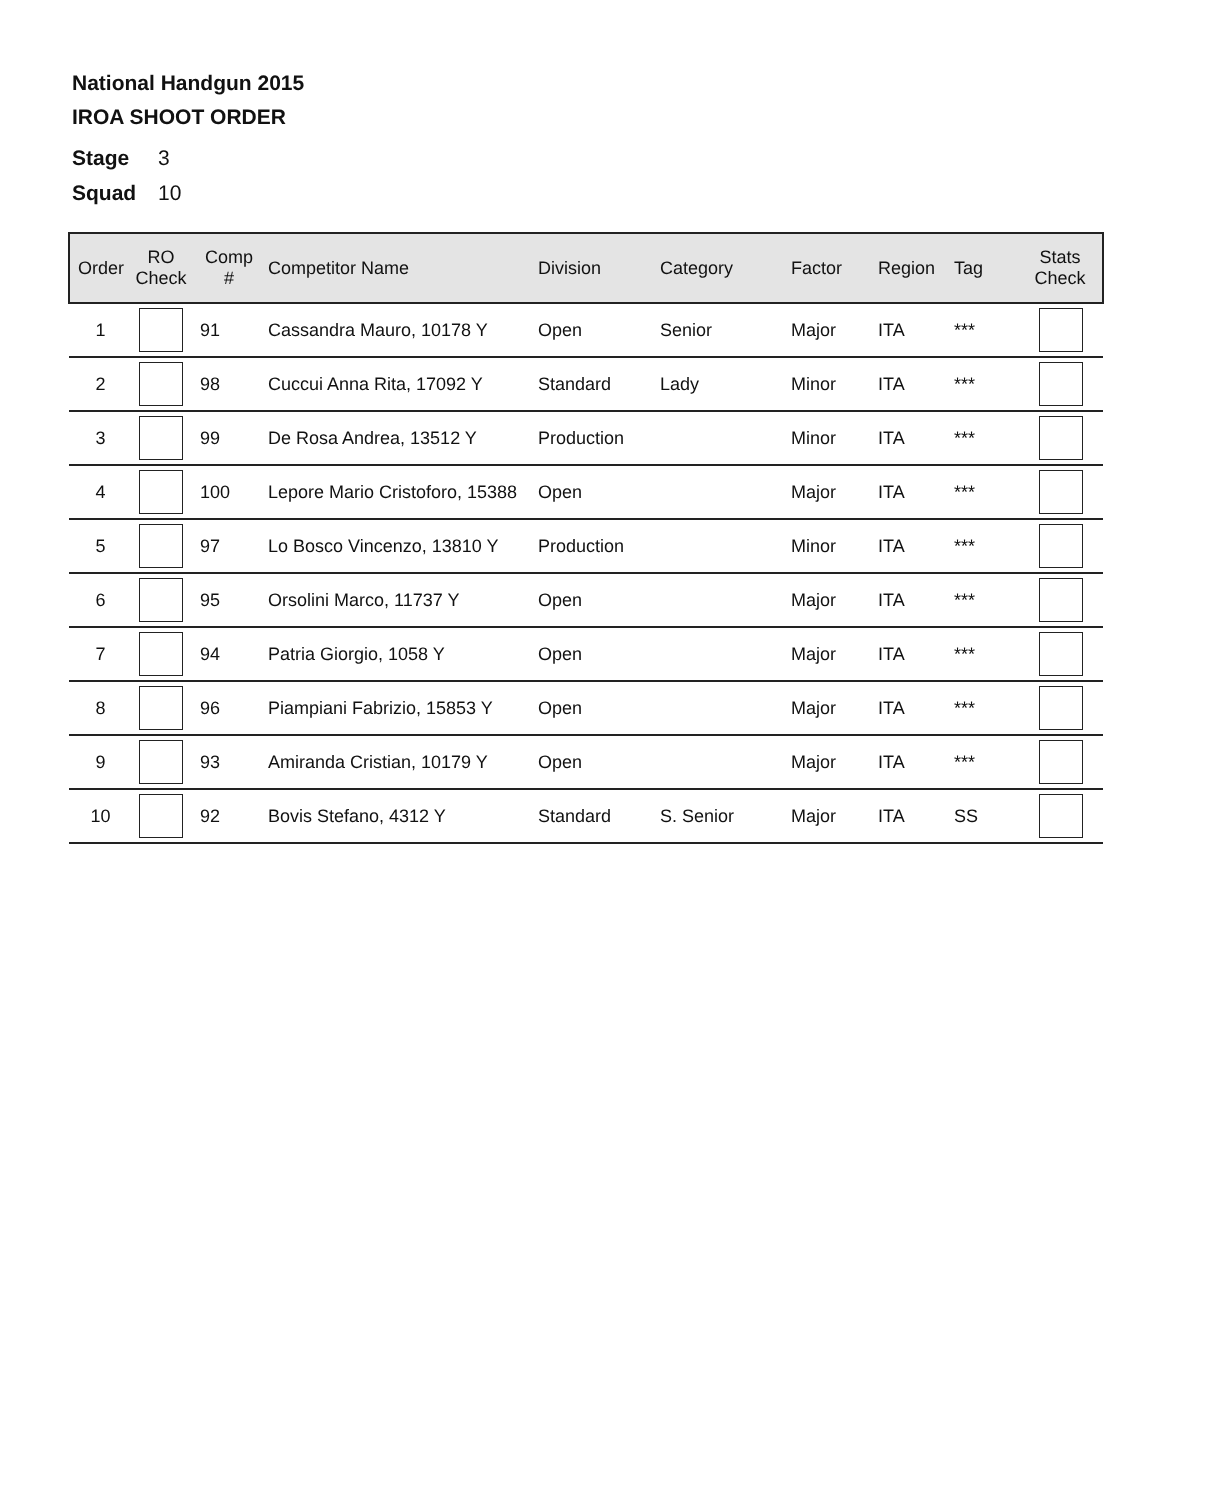National Handgun 2015
IROA SHOOT ORDER
Stage 3
Squad 10
| Order | RO Check | Comp # | Competitor Name | Division | Category | Factor | Region | Tag | Stats Check |
| --- | --- | --- | --- | --- | --- | --- | --- | --- | --- |
| 1 | | 91 | Cassandra Mauro, 10178 Y | Open | Senior | Major | ITA | *** | |
| 2 | | 98 | Cuccui Anna Rita, 17092 Y | Standard | Lady | Minor | ITA | *** | |
| 3 | | 99 | De Rosa Andrea, 13512 Y | Production | | Minor | ITA | *** | |
| 4 | | 100 | Lepore Mario Cristoforo, 15388 | Open | | Major | ITA | *** | |
| 5 | | 97 | Lo Bosco Vincenzo, 13810 Y | Production | | Minor | ITA | *** | |
| 6 | | 95 | Orsolini Marco, 11737 Y | Open | | Major | ITA | *** | |
| 7 | | 94 | Patria Giorgio, 1058 Y | Open | | Major | ITA | *** | |
| 8 | | 96 | Piampiani Fabrizio, 15853 Y | Open | | Major | ITA | *** | |
| 9 | | 93 | Amiranda Cristian, 10179 Y | Open | | Major | ITA | *** | |
| 10 | | 92 | Bovis Stefano, 4312 Y | Standard | S. Senior | Major | ITA | SS | |